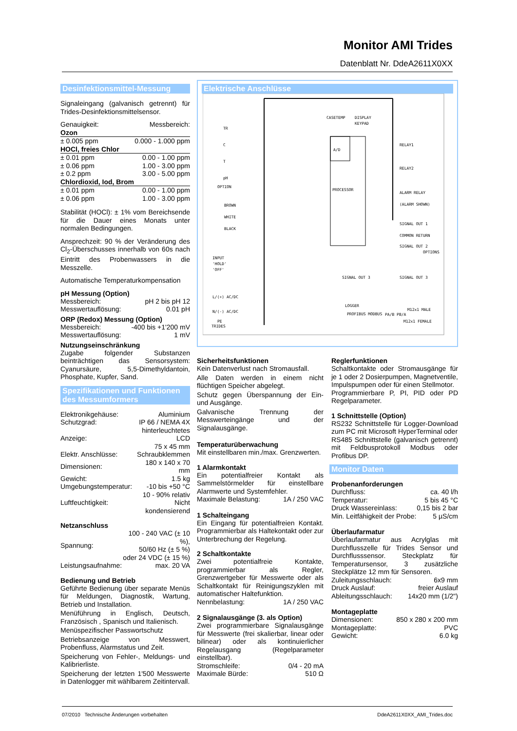Monitor AMI Trides
Datenblatt Nr. DdeA2611X0XX
Desinfektionsmittel-Messung
Signaleingang (galvanisch getrennt) für Trides-Desinfektionsmittelsensor.
| Genauigkeit: | Messbereich: |
| Ozon | |
| ± 0.005 ppm | 0.000 - 1.000 ppm |
| HOCl, freies Chlor | |
| ± 0.01 ppm | 0.00 - 1.00 ppm |
| ± 0.06 ppm | 1.00 - 3.00 ppm |
| ± 0.2 ppm | 3.00 - 5.00 ppm |
| Chlordioxid, Iod, Brom | |
| ± 0.01 ppm | 0.00 - 1.00 ppm |
| ± 0.06 ppm | 1.00 - 3.00 ppm |
Stabilität (HOCl): ± 1% vom Bereichsende für die Dauer eines Monats unter normalen Bedingungen.
Ansprechzeit: 90 % der Veränderung des Cl<sub>2</sub>-Überschusses innerhalb von 60s nach Eintritt des Probenwassers in die Messzelle.
Automatische Temperaturkompensation
pH Messung (Option)
| Messbereich: | pH 2 bis pH 12 |
| Messwertauflösung: | 0.01 pH |
ORP (Redox) Messung (Option)
| Messbereich: | -400 bis +1'200 mV |
| Messwertauflösung: | 1 mV |
Nutzungseinschränkung
Zugabe folgender Substanzen beinträchtigen das Sensorsystem: Cyanursäure, 5,5-Dimethyldantoin, Phosphate, Kupfer, Sand.
Spezifikationen und Funktionen des Messumformers
| Elektronikgehäuse: | Aluminium |
| Schutzgrad: | IP 66 / NEMA 4X |
| Anzeige: | hinterleuchtetes LCD 75 x 45 mm |
| Elektr. Anschlüsse: | Schraubklemmen |
| Dimensionen: | 180 x 140 x 70 mm |
| Gewicht: | 1.5 kg |
| Umgebungstemperatur: | -10 bis +50 °C |
| Luftfeuchtigkeit: | 10 - 90% relativ Nicht kondensierend |
Netzanschluss
| Spannung: | 100 - 240 VAC (± 10 %), 50/60 Hz (± 5 %) oder 24 VDC (± 15 %) |
| Leistungsaufnahme: | max. 20 VA |
Bedienung und Betrieb
Geführte Bedienung über separate Menüs für Meldungen, Diagnostik, Wartung, Betrieb und Installation.
Menüführung in Englisch, Deutsch, Französisch , Spanisch und Italienisch.
Menüspezifischer Passwortschutz
Betriebsanzeige von Messwert, Probenfluss, Alarmstatus und Zeit.
Speicherung von Fehler-, Meldungs- und Kalibrierliste.
Speicherung der letzten 1'500 Messwerte in Datenlogger mit wählbarem Zeitintervall.
Elektrische Anschlüsse
PROCESSOR
A/D
CASETEMP
DISPLAY
KEYPAD
TR
C
T
pH
OPTION
BROWN
WHITE
BLACK
INPUT
'HOLD'
'OFF'
TRIDES
RELAY1
RELAY2
ALARM RELAY
(ALARM SHOWN)
SIGNAL OUT 1
COMMON RETURN
SIGNAL OUT 2
OPTIONS
SIGNAL OUT 3
SIGNAL OUT 3
LOGGER
M12x1 MALE
L/(+) AC/DC
N/(-) AC/DC
PE
PROFIBUS MODBUS
M12x1 FEMALE
PA/B PB/A
Sicherheitsfunktionen
Kein Datenverlust nach Stromausfall.
Alle Daten werden in einem nicht flüchtigen Speicher abgelegt.
Schutz gegen Überspannung der Ein- und Ausgänge.
Galvanische Trennung der Messwerteingänge und der Signalausgänge.
Temperaturüberwachung
Mit einstellbaren min./max. Grenzwerten.
1 Alarmkontakt
Ein potentialfreier Kontakt als Sammelstörmelder für einstellbare Alarmwerte und Systemfehler.
| Maximale Belastung: | 1A / 250 VAC |
1 Schalteingang
Ein Eingang für potentialfreien Kontakt. Programmierbar als Haltekontakt oder zur Unterbrechung der Regelung.
2 Schaltkontakte
Zwei potentialfreie Kontakte, programmierbar als Regler, Grenzwertgeber für Messwerte oder als Schaltkontakt für Reinigungszyklen mit automatischer Haltefunktion.
| Nennbelastung: | 1A / 250 VAC |
2 Signalausgänge (3. als Option)
Zwei programmierbare Signalausgänge für Messwerte (frei skalierbar, linear oder bilinear) oder als kontinuierlicher Regelausgang (Regelparameter einstellbar).
| Stromschleife: | 0/4 - 20 mA |
| Maximale Bürde: | 510 Ω |
Reglerfunktionen
Schaltkontakte oder Stromausgänge für je 1 oder 2 Dosierpumpen, Magnetventile, Impulspumpen oder für einen Stellmotor.
Programmierbare P, PI, PID oder PD Regelparameter.
1 Schnittstelle (Option)
RS232 Schnittstelle für Logger-Download zum PC mit Microsoft HyperTerminal oder
RS485 Schnittstelle (galvanisch getrennt) mit Feldbusprotokoll Modbus oder Profibus DP.
Monitor Daten
Probenanforderungen
| Durchfluss: | ca. 40 l/h |
| Temperatur: | 5 bis 45 °C |
| Druck Wassereinlass: | 0,15 bis 2 bar |
| Min. Leitfähigkeit der Probe: | 5 µS/cm |
Überlaufarmatur
Überlaufarmatur aus Acrylglas mit Durchflusszelle für Trides Sensor und Durchflusssensor. Steckplatz für Temperatursensor, 3 zusätzliche Steckplätze 12 mm für Sensoren.
| Zuleitungsschlauch: | 6x9 mm |
| Druck Auslauf: | freier Auslauf |
| Ableitungsschlauch: | 14x20 mm (1/2") |
Montageplatte
| Dimensionen: | 850 x 280 x 200 mm |
| Montageplatte: | PVC |
| Gewicht: | 6.0 kg |
07/2010 Technische Änderungen vorbehalten DdeA2611X0XX_AMI_Trides.doc